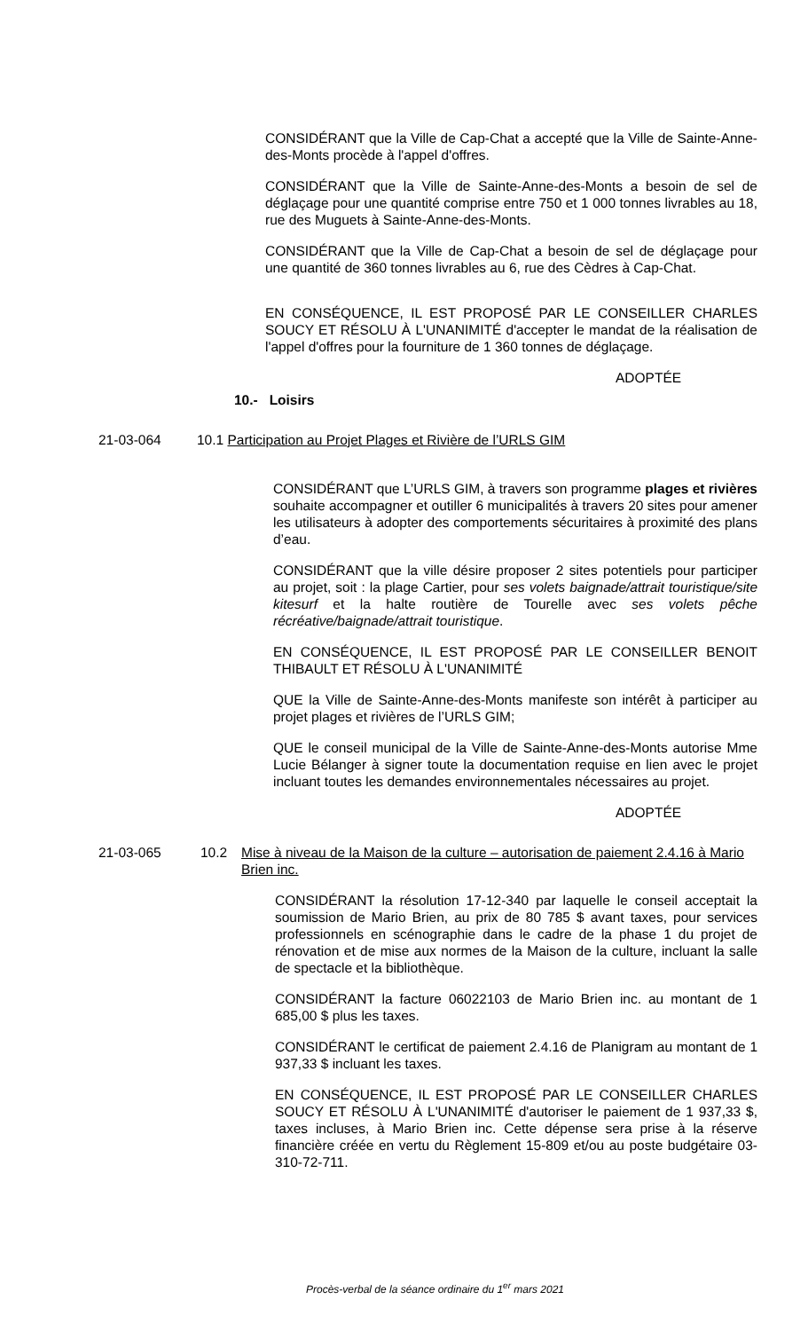CONSIDÉRANT que la Ville de Cap-Chat a accepté que la Ville de Sainte-Anne-des-Monts procède à l'appel d'offres.
CONSIDÉRANT que la Ville de Sainte-Anne-des-Monts a besoin de sel de déglaçage pour une quantité comprise entre 750 et 1 000 tonnes livrables au 18, rue des Muguets à Sainte-Anne-des-Monts.
CONSIDÉRANT que la Ville de Cap-Chat a besoin de sel de déglaçage pour une quantité de 360 tonnes livrables au 6, rue des Cèdres à Cap-Chat.
EN CONSÉQUENCE, IL EST PROPOSÉ PAR LE CONSEILLER CHARLES SOUCY ET RÉSOLU À L'UNANIMITÉ d'accepter le mandat de la réalisation de l'appel d'offres pour la fourniture de 1 360 tonnes de déglaçage.
ADOPTÉE
10.- Loisirs
21-03-064 10.1 Participation au Projet Plages et Rivière de l’URLS GIM
CONSIDÉRANT que L’URLS GIM, à travers son programme plages et rivières souhaite accompagner et outiller 6 municipalités à travers 20 sites pour amener les utilisateurs à adopter des comportements sécuritaires à proximité des plans d’eau.
CONSIDÉRANT que la ville désire proposer 2 sites potentiels pour participer au projet, soit : la plage Cartier, pour ses volets baignade/attrait touristique/site kitesurf et la halte routière de Tourelle avec ses volets pêche récréative/baignade/attrait touristique.
EN CONSÉQUENCE, IL EST PROPOSÉ PAR LE CONSEILLER BENOIT THIBAULT ET RÉSOLU À L'UNANIMITÉ
QUE la Ville de Sainte-Anne-des-Monts manifeste son intérêt à participer au projet plages et rivières de l’URLS GIM;
QUE le conseil municipal de la Ville de Sainte-Anne-des-Monts autorise Mme Lucie Bélanger à signer toute la documentation requise en lien avec le projet incluant toutes les demandes environnementales nécessaires au projet.
ADOPTÉE
21-03-065 10.2 Mise à niveau de la Maison de la culture – autorisation de paiement 2.4.16 à Mario Brien inc.
CONSIDÉRANT la résolution 17-12-340 par laquelle le conseil acceptait la soumission de Mario Brien, au prix de 80 785 $ avant taxes, pour services professionnels en scénographie dans le cadre de la phase 1 du projet de rénovation et de mise aux normes de la Maison de la culture, incluant la salle de spectacle et la bibliothèque.
CONSIDÉRANT la facture 06022103 de Mario Brien inc. au montant de 1 685,00 $ plus les taxes.
CONSIDÉRANT le certificat de paiement 2.4.16 de Planigram au montant de 1 937,33 $ incluant les taxes.
EN CONSÉQUENCE, IL EST PROPOSÉ PAR LE CONSEILLER CHARLES SOUCY ET RÉSOLU À L'UNANIMITÉ d'autoriser le paiement de 1 937,33 $, taxes incluses, à Mario Brien inc. Cette dépense sera prise à la réserve financière créée en vertu du Règlement 15-809 et/ou au poste budgétaire 03-310-72-711.
Procès-verbal de la séance ordinaire du 1<sup>er</sup> mars 2021